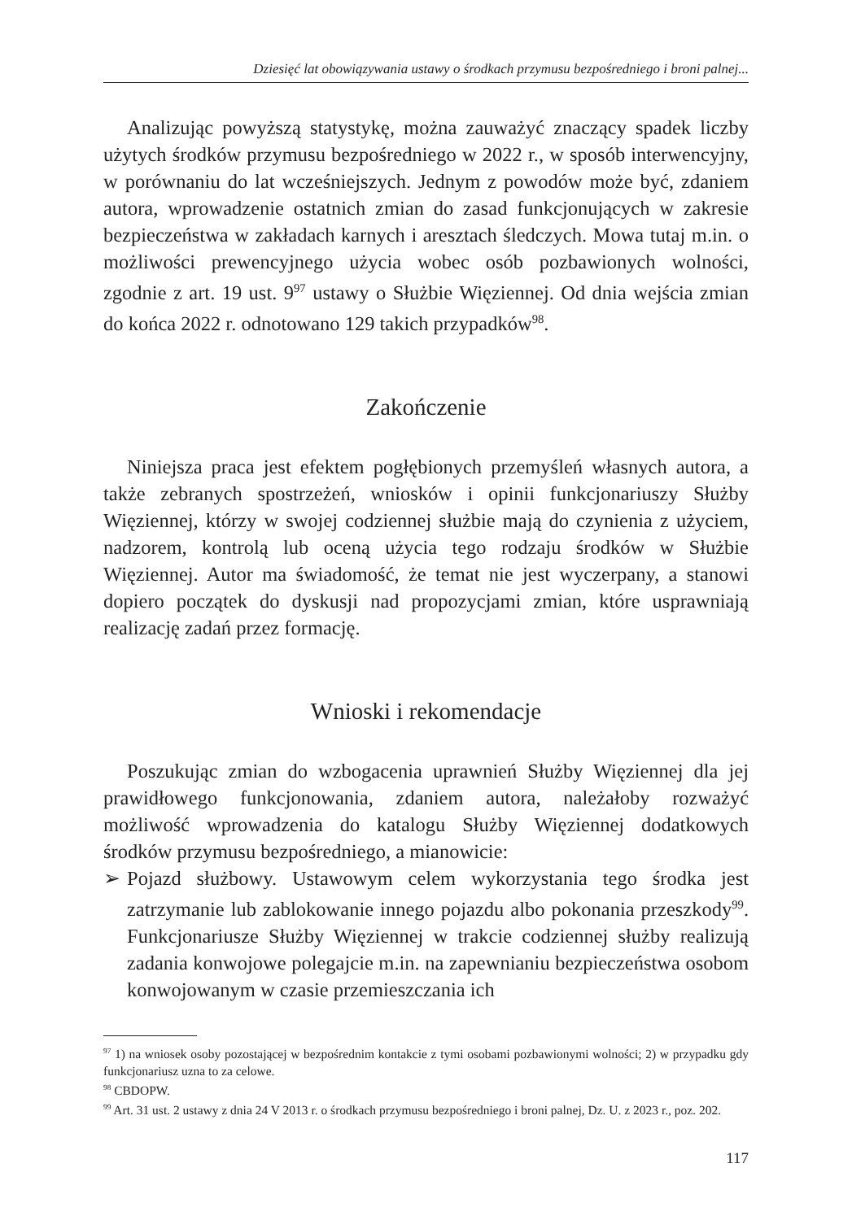Dziesięć lat obowiązywania ustawy o środkach przymusu bezpośredniego i broni palnej...
Analizując powyższą statystykę, można zauważyć znaczący spadek liczby użytych środków przymusu bezpośredniego w 2022 r., w sposób interwencyjny, w porównaniu do lat wcześniejszych. Jednym z powodów może być, zdaniem autora, wprowadzenie ostatnich zmian do zasad funkcjonujących w zakresie bezpieczeństwa w zakładach karnych i aresztach śledczych. Mowa tutaj m.in. o możliwości prewencyjnego użycia wobec osób pozbawionych wolności, zgodnie z art. 19 ust. 9<sup>97</sup> ustawy o Służbie Więziennej. Od dnia wejścia zmian do końca 2022 r. odnotowano 129 takich przypadków<sup>98</sup>.
Zakończenie
Niniejsza praca jest efektem pogłębionych przemyśleń własnych autora, a także zebranych spostrzeżeń, wniosków i opinii funkcjonariuszy Służby Więziennej, którzy w swojej codziennej służbie mają do czynienia z użyciem, nadzorem, kontrolą lub oceną użycia tego rodzaju środków w Służbie Więziennej. Autor ma świadomość, że temat nie jest wyczerpany, a stanowi dopiero początek do dyskusji nad propozycjami zmian, które usprawniają realizację zadań przez formację.
Wnioski i rekomendacje
Poszukując zmian do wzbogacenia uprawnień Służby Więziennej dla jej prawidłowego funkcjonowania, zdaniem autora, należałoby rozważyć możliwość wprowadzenia do katalogu Służby Więziennej dodatkowych środków przymusu bezpośredniego, a mianowicie:
➢ Pojazd służbowy. Ustawowym celem wykorzystania tego środka jest zatrzymanie lub zablokowanie innego pojazdu albo pokonania przeszkody<sup>99</sup>. Funkcjonariusze Służby Więziennej w trakcie codziennej służby realizują zadania konwojowe polegajcie m.in. na zapewnianiu bezpieczeństwa osobom konwojowanym w czasie przemieszczania ich
<sup>97</sup> 1) na wniosek osoby pozostającej w bezpośrednim kontakcie z tymi osobami pozbawionymi wolności; 2) w przypadku gdy funkcjonariusz uzna to za celowe.
<sup>98</sup> CBDOPW.
<sup>99</sup> Art. 31 ust. 2 ustawy z dnia 24 V 2013 r. o środkach przymusu bezpośredniego i broni palnej, Dz. U. z 2023 r., poz. 202.
117